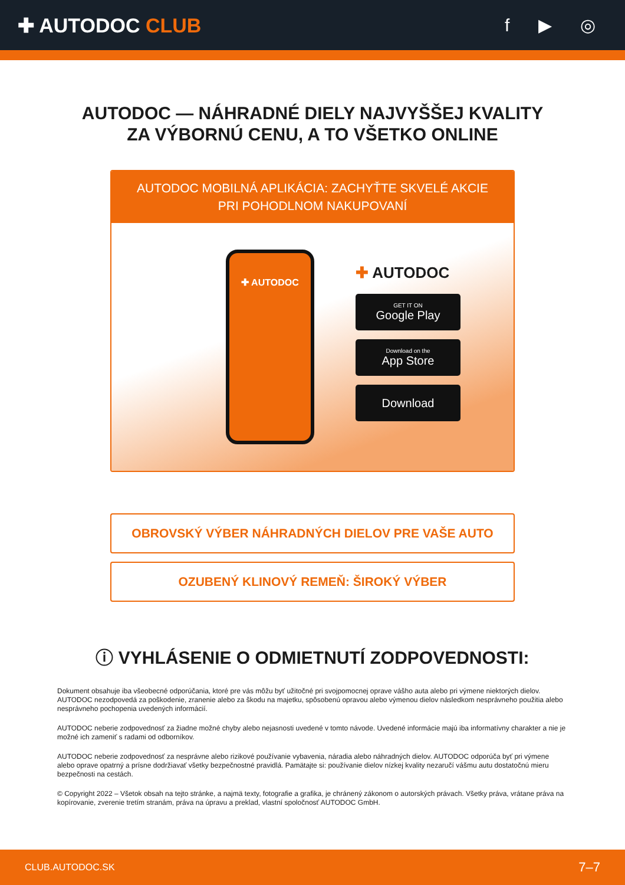✚ AUTODOC CLUB f ▶ ◎
AUTODOC — NÁHRADNÉ DIELY NAJVYŠŠEJ KVALITY
ZA VÝBORNÚ CENU, A TO VŠETKO ONLINE
AUTODOC MOBILNÁ APLIKÁCIA: ZACHYŤTE SKVELÉ AKCIE PRI POHODLNOM NAKUPOVANÍ
✚ AUTODOC
✚ AUTODOC
GET IT ON
Google Play
Download on the
App Store
Download
OBROVSKÝ VÝBER NÁHRADNÝCH DIELOV PRE VAŠE AUTO
OZUBENÝ KLINOVÝ REMEŇ: ŠIROKÝ VÝBER
ⓘ VYHLÁSENIE O ODMIETNUTÍ ZODPOVEDNOSTI:
Dokument obsahuje iba všeobecné odporúčania, ktoré pre vás môžu byť užitočné pri svojpomocnej oprave vášho auta alebo pri výmene niektorých dielov. AUTODOC nezodpovedá za poškodenie, zranenie alebo za škodu na majetku, spôsobenú opravou alebo výmenou dielov následkom nesprávneho použitia alebo nesprávneho pochopenia uvedených informácií.
AUTODOC neberie zodpovednosť za žiadne možné chyby alebo nejasnosti uvedené v tomto návode. Uvedené informácie majú iba informatívny charakter a nie je možné ich zameniť s radami od odborníkov.
AUTODOC neberie zodpovednosť za nesprávne alebo rizikové používanie vybavenia, náradia alebo náhradných dielov. AUTODOC odporúča byť pri výmene alebo oprave opatrný a prísne dodržiavať všetky bezpečnostné pravidlá. Pamätajte si: používanie dielov nízkej kvality nezaručí vášmu autu dostatočnú mieru bezpečnosti na cestách.
© Copyright 2022 – Všetok obsah na tejto stránke, a najmä texty, fotografie a grafika, je chránený zákonom o autorských právach. Všetky práva, vrátane práva na kopírovanie, zverenie tretím stranám, práva na úpravu a preklad, vlastní spoločnosť AUTODOC GmbH.
CLUB.AUTODOC.SK 7–7